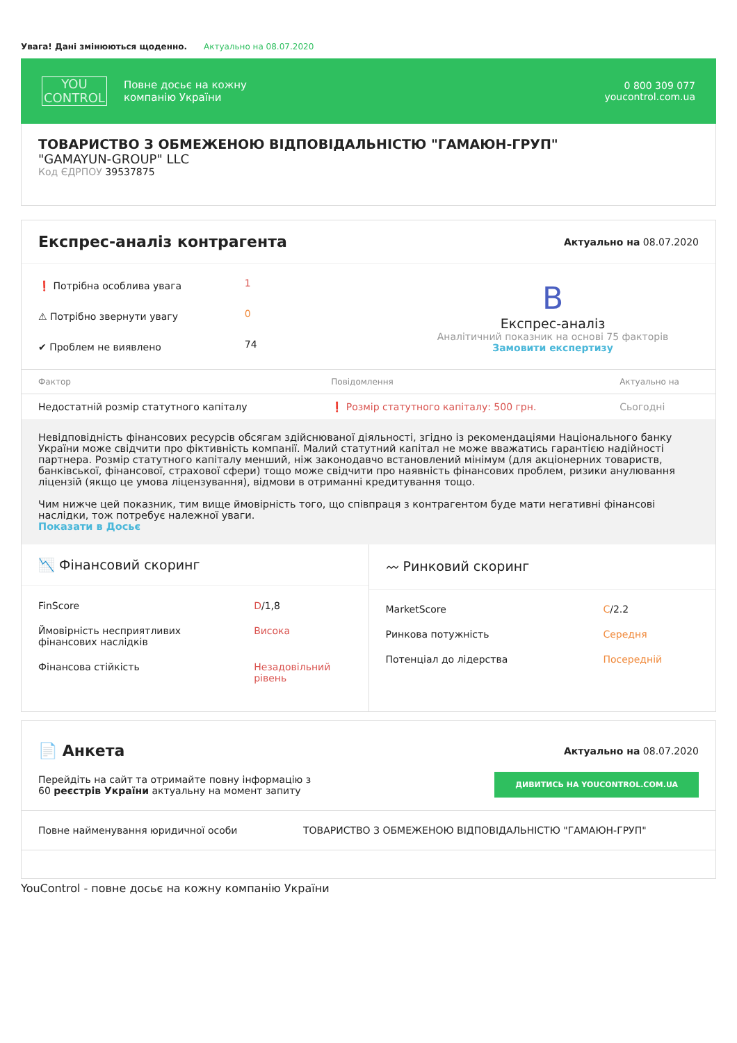Увага! Дані змінюються щоденно. Актуально на 08.07.2020
YOU
CONTROL
Повне досьє на кожну
компанію України
0 800 309 077
youcontrol.com.ua
ТОВАРИСТВО З ОБМЕЖЕНОЮ ВІДПОВІДАЛЬНІСТЮ "ГАМАЮН-ГРУП"
"GAMAYUN-GROUP" LLC
Код ЄДРПОУ 39537875
Експрес-аналіз контрагента
Актуально на 08.07.2020
| ❗ Потрібна особлива увага | 1 |
| ⚠ Потрібно звернути увагу | 0 |
| ✔ Проблем не виявлено | 74 |
B
Експрес-аналіз
Аналітичний показник на основі 75 факторів
Замовити експертизу
| Фактор | Повідомлення | Актуально на |
| --- | --- | --- |
| Недостатній розмір статутного капіталу | ❗ Розмір статутного капіталу: 500 грн. | Сьогодні |
Невідповідність фінансових ресурсів обсягам здійснюваної діяльності, згідно із рекомендаціями Національного банку України може свідчити про фіктивність компанії. Малий статутний капітал не може вважатись гарантією надійності партнера. Розмір статутного капіталу менший, ніж законодавчо встановлений мінімум (для акціонерних товариств, банківської, фінансової, страхової сфери) тощо може свідчити про наявність фінансових проблем, ризики анулювання ліцензій (якщо це умова ліцензування), відмови в отриманні кредитування тощо.
Чим нижче цей показник, тим вище ймовірність того, що співпраця з контрагентом буде мати негативні фінансові наслідки, тож потребує належної уваги.
Показати в Досьє
📉 Фінансовий скоринг
| FinScore | D /1,8 |
| Ймовірність несприятливих фінансових наслідків | Висока |
| Фінансова стійкість | Незадовільний рівень |
〰 Ринковий скоринг
| MarketScore | C /2.2 |
| Ринкова потужність | Середня |
| Потенціал до лідерства | Посередній |
📄 Анкета
Актуально на 08.07.2020
Перейдіть на сайт та отримайте повну інформацію з
60 реєстрів України актуальну на момент запиту
ДИВИТИСЬ НА YOUCONTROL.COM.UA
| Повне найменування юридичної особи | ТОВАРИСТВО З ОБМЕЖЕНОЮ ВІДПОВІДАЛЬНІСТЮ "ГАМАЮН-ГРУП" |
YouControl - повне досьє на кожну компанію України